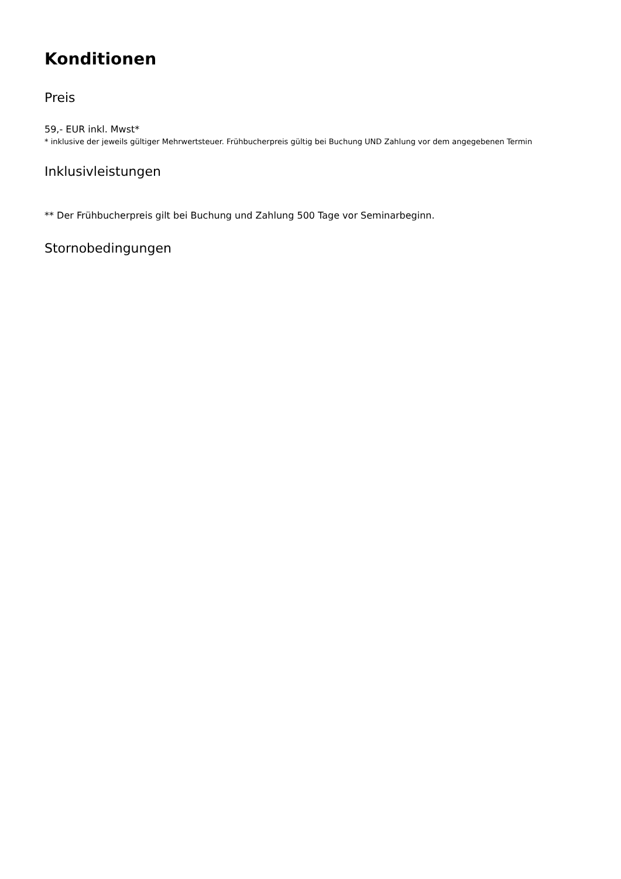Konditionen
Preis
59,- EUR inkl. Mwst*
* inklusive der jeweils gültiger Mehrwertsteuer. Frühbucherpreis gültig bei Buchung UND Zahlung vor dem angegebenen Termin
Inklusivleistungen
** Der Frühbucherpreis gilt bei Buchung und Zahlung 500 Tage vor Seminarbeginn.
Stornobedingungen